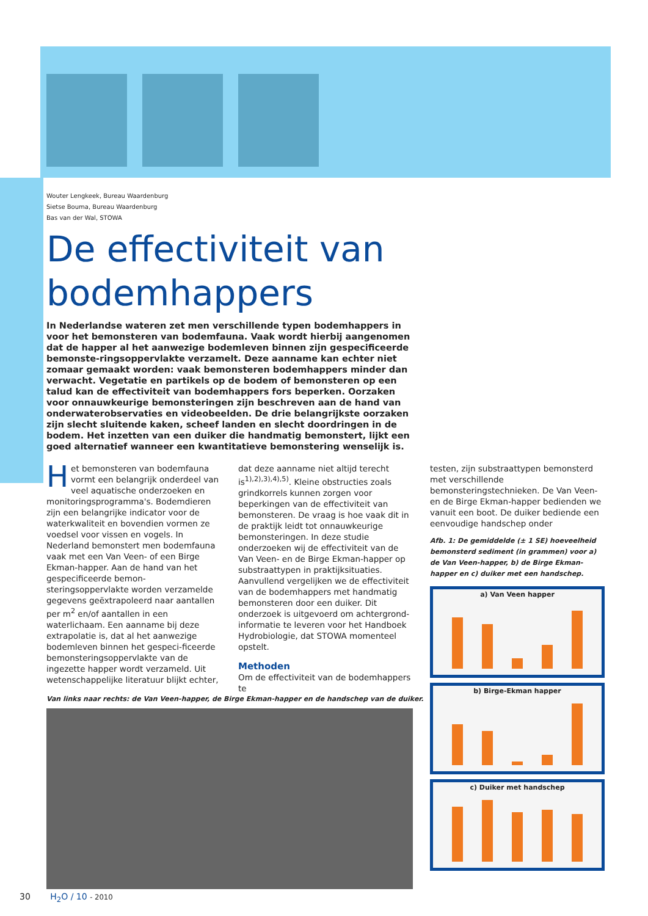Wouter Lengkeek, Bureau Waardenburg
Sietse Bouma, Bureau Waardenburg
Bas van der Wal, STOWA
De effectiviteit van bodemhappers
In Nederlandse wateren zet men verschillende typen bodemhappers in voor het bemonsteren van bodemfauna. Vaak wordt hierbij aangenomen dat de happer al het aanwezige bodemleven binnen zijn gespecificeerde bemonste-ringsoppervlakte verzamelt. Deze aanname kan echter niet zomaar gemaakt worden: vaak bemonsteren bodemhappers minder dan verwacht. Vegetatie en partikels op de bodem of bemonsteren op een talud kan de effectiviteit van bodemhappers fors beperken. Oorzaken voor onnauwkeurige bemonsteringen zijn beschreven aan de hand van onderwaterobservaties en videobeelden. De drie belangrijkste oorzaken zijn slecht sluitende kaken, scheef landen en slecht doordringen in de bodem. Het inzetten van een duiker die handmatig bemonstert, lijkt een goed alternatief wanneer een kwantitatieve bemonstering wenselijk is.
Het bemonsteren van bodemfauna vormt een belangrijk onderdeel van veel aquatische onderzoeken en monitoringsprogramma's. Bodemdieren zijn een belangrijke indicator voor de waterkwaliteit en bovendien vormen ze voedsel voor vissen en vogels. In Nederland bemonstert men bodemfauna vaak met een Van Veen- of een Birge Ekman-happer. Aan de hand van het gespecificeerde bemon-steringsoppervlakte worden verzamelde gegevens geëxtrapoleerd naar aantallen per m<sup>2</sup> en/of aantallen in een waterlichaam. Een aanname bij deze extrapolatie is, dat al het aanwezige bodemleven binnen het gespeci-ficeerde bemonsteringsoppervlakte van de ingezette happer wordt verzameld. Uit wetenschappelijke literatuur blijkt echter,
dat deze aanname niet altijd terecht is<sup>1),2),3),4),5)</sup>. Kleine obstructies zoals grindkorrels kunnen zorgen voor beperkingen van de effectiviteit van bemonsteren. De vraag is hoe vaak dit in de praktijk leidt tot onnauwkeurige bemonsteringen. In deze studie onderzoeken wij de effectiviteit van de Van Veen- en de Birge Ekman-happer op substraattypen in praktijksituaties. Aanvullend vergelijken we de effectiviteit van de bodemhappers met handmatig bemonsteren door een duiker. Dit onderzoek is uitgevoerd om achtergrond-informatie te leveren voor het Handboek Hydrobiologie, dat STOWA momenteel opstelt.
Methoden
Om de effectiviteit van de bodemhappers te
testen, zijn substraattypen bemonsterd met verschillende bemonsteringstechnieken. De Van Veen- en de Birge Ekman-happer bedienden we vanuit een boot. De duiker bediende een eenvoudige handschep onder
Afb. 1: De gemiddelde (± 1 SE) hoeveelheid bemonsterd sediment (in grammen) voor a) de Van Veen-happer, b) de Birge Ekman-happer en c) duiker met een handschep.
a) Van Veen happer
b) Birge-Ekman happer
c) Duiker met handschep
Van links naar rechts: de Van Veen-happer, de Birge Ekman-happer en de handschep van de duiker.
30 H<sub>2</sub>O / 10 - 2010